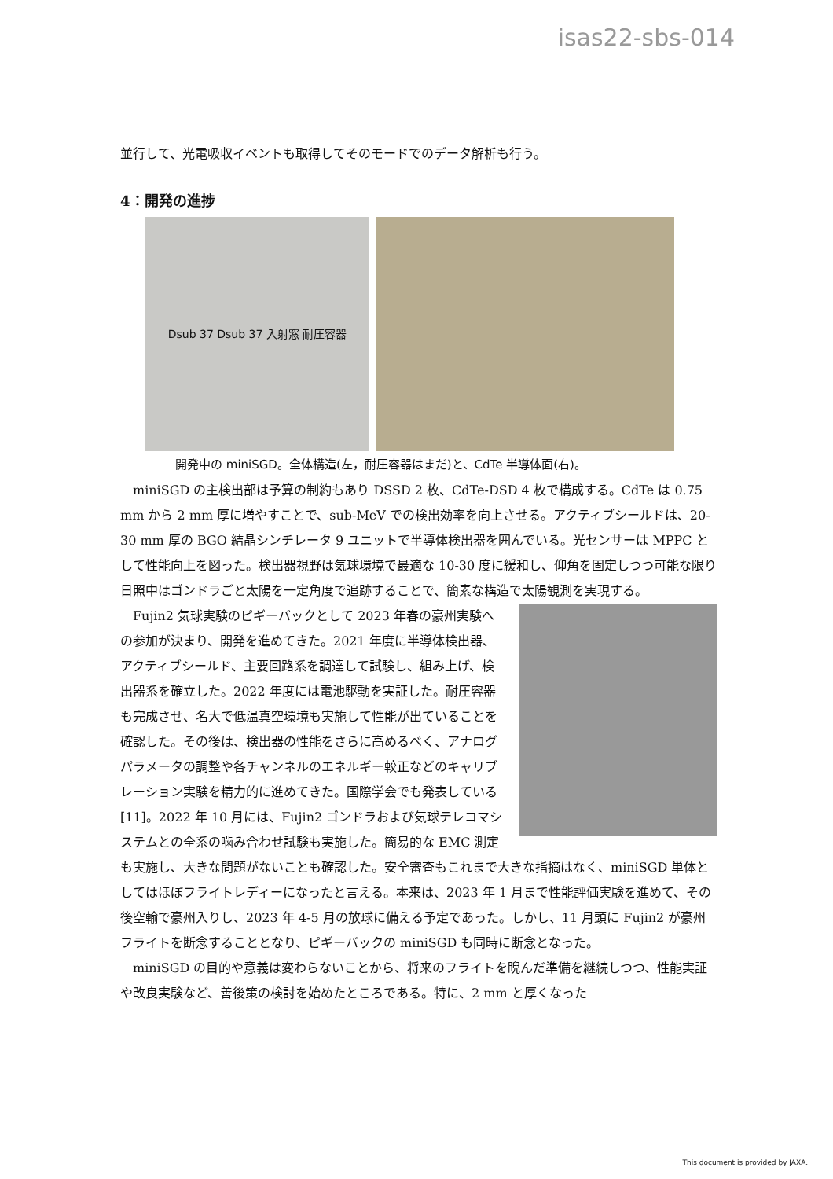isas22-sbs-014
並行して、光電吸収イベントも取得してそのモードでのデータ解析も行う。
4：開発の進捗
Dsub 37 Dsub 37 入射窓 耐圧容器
開発中の miniSGD。全体構造(左，耐圧容器はまだ)と、CdTe 半導体面(右)。
miniSGD の主検出部は予算の制約もあり DSSD 2 枚、CdTe-DSD 4 枚で構成する。CdTe は 0.75 mm から 2 mm 厚に増やすことで、sub-MeV での検出効率を向上させる。アクティブシールドは、20-30 mm 厚の BGO 結晶シンチレータ 9 ユニットで半導体検出器を囲んでいる。光センサーは MPPC として性能向上を図った。検出器視野は気球環境で最適な 10-30 度に緩和し、仰角を固定しつつ可能な限り日照中はゴンドラごと太陽を一定角度で追跡することで、簡素な構造で太陽観測を実現する。
Fujin2 気球実験のピギーバックとして 2023 年春の豪州実験への参加が決まり、開発を進めてきた。2021 年度に半導体検出器、アクティブシールド、主要回路系を調達して試験し、組み上げ、検出器系を確立した。2022 年度には電池駆動を実証した。耐圧容器も完成させ、名大で低温真空環境も実施して性能が出ていることを確認した。その後は、検出器の性能をさらに高めるべく、アナログパラメータの調整や各チャンネルのエネルギー較正などのキャリブレーション実験を精力的に進めてきた。国際学会でも発表している [11]。2022 年 10 月には、Fujin2 ゴンドラおよび気球テレコマシステムとの全系の噛み合わせ試験も実施した。簡易的な EMC 測定も実施し、大きな問題がないことも確認した。安全審査もこれまで大きな指摘はなく、miniSGD 単体としてはほぼフライトレディーになったと言える。本来は、2023 年 1 月まで性能評価実験を進めて、その後空輸で豪州入りし、2023 年 4-5 月の放球に備える予定であった。しかし、11 月頭に Fujin2 が豪州フライトを断念することとなり、ピギーバックの miniSGD も同時に断念となった。
miniSGD の目的や意義は変わらないことから、将来のフライトを睨んだ準備を継続しつつ、性能実証や改良実験など、善後策の検討を始めたところである。特に、2 mm と厚くなった
This document is provided by JAXA.